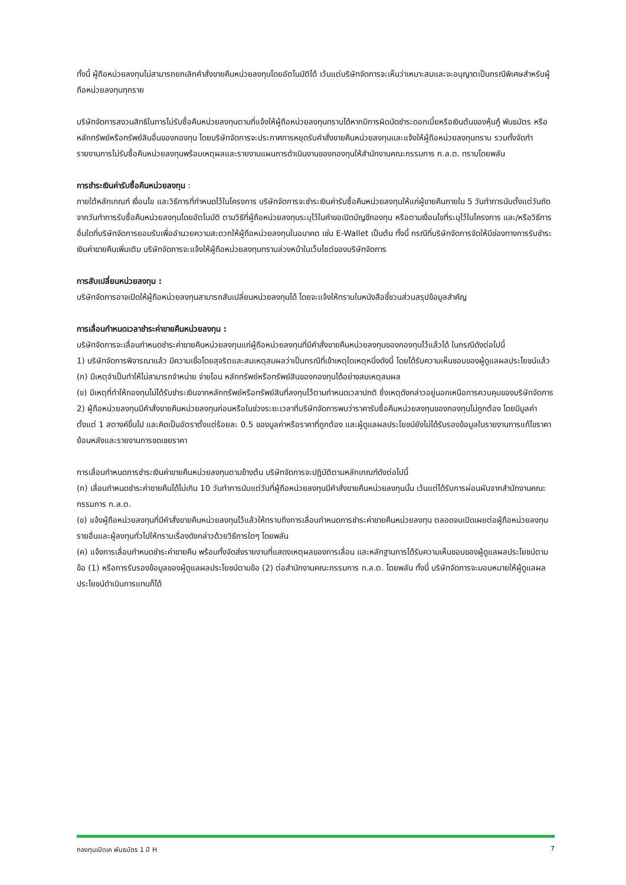ทั้งนี้ ผู้ถือหน่วยลงทุนไม่สามารถยกเลิกคำสั่งขายคืนหน่วยลงทุนโดยอัตโนมัติได้ เว้นแต่บริษัทจัดการจะเห็นว่าเหมาะสมและจะอนุญาตเป็นกรณีพิเศษสำหรับผู้ถือหน่วยลงทุนทุกราย
บริษัทจัดการสงวนสิทธิในการไม่รับซื้อคืนหน่วยลงทุนตามที่แจ้งให้ผู้ถือหน่วยลงทุนทราบได้หากมีการผิดนัดชำระดอกเบี้ยหรือเงินต้นของหุ้นกู้ พันธบัตร หรือหลักทรัพย์หรือทรัพย์สินอื่นของกองทุน โดยบริษัทจัดการจะประกาศการหยุดรับคำสั่งขายคืนหน่วยลงทุนและแจ้งให้ผู้ถือหน่วยลงทุนทราบ รวมทั้งจัดทำรายงานการไม่รับซื้อคืนหน่วยลงทุนพร้อมเหตุผลและรายงานแผนการดำเนินงานของกองทุนให้สำนักงานคณะกรรมการ ก.ล.ต. ทราบโดยพลัน
การชำระเงินค่ารับซื้อคืนหน่วยลงทุน :
ภายใต้หลักเกณฑ์ เงื่อนไข และวิธีการที่กำหนดไว้ในโครงการ บริษัทจัดการจะชำระเงินค่ารับซื้อคืนหน่วยลงทุนให้แก่ผู้ขายคืนภายใน 5 วันทำการนับตั้งแต่วันถัดจากวันทำการรับซื้อคืนหน่วยลงทุนโดยอัตโนมัติ ตามวิธีที่ผู้ถือหน่วยลงทุนระบุไว้ในคำขอเปิดบัญชีกองทุน หรือตามเงื่อนไขที่ระบุไว้ในโครงการ และ/หรือวิธีการอื่นใดที่บริษัทจัดการยอมรับเพื่ออำนวยความสะดวกให้ผู้ถือหน่วยลงทุนในอนาคต เช่น E-Wallet เป็นต้น ทั้งนี้ กรณีที่บริษัทจัดการจัดให้มีช่องทางการรับชำระเงินค่าขายคืนเพิ่มเติม บริษัทจัดการจะแจ้งให้ผู้ถือหน่วยลงทุนทราบล่วงหน้าในเว็บไซต์ของบริษัทจัดการ
การสับเปลี่ยนหน่วยลงทุน :
บริษัทจัดการอาจเปิดให้ผู้ถือหน่วยลงทุนสามารถสับเปลี่ยนหน่วยลงทุนได้ โดยจะแจ้งให้ทราบในหนังสือชี้ชวนส่วนสรุปข้อมูลสำคัญ
การเลื่อนกำหนดเวลาชำระค่าขายคืนหน่วยลงทุน :
บริษัทจัดการจะเลื่อนกำหนดชำระค่าขายคืนหน่วยลงทุนแก่ผู้ถือหน่วยลงทุนที่มีคำสั่งขายคืนหน่วยลงทุนของกองทุนไว้แล้วได้ ในกรณีดังต่อไปนี้
1) บริษัทจัดการพิจารณาแล้ว มีความเชื่อโดยสุจริตและสมเหตุสมผลว่าเป็นกรณีที่เข้าเหตุใดเหตุหนึ่งดังนี้ โดยได้รับความเห็นชอบของผู้ดูแลผลประโยชน์แล้ว
(ก) มีเหตุจำเป็นทำให้ไม่สามารถจำหน่าย จ่ายโอน หลักทรัพย์หรือทรัพย์สินของกองทุนได้อย่างสมเหตุสมผล
(ข) มีเหตุที่ทำให้กองทุนไม่ได้รับชำระเงินจากหลักทรัพย์หรือทรัพย์สินที่ลงทุนไว้ตามกำหนดเวลาปกติ ซึ่งเหตุดังกล่าวอยู่นอกเหนือการควบคุมของบริษัทจัดการ
2) ผู้ถือหน่วยลงทุนมีคำสั่งขายคืนหน่วยลงทุนก่อนหรือในช่วงระยะเวลาที่บริษัทจัดการพบว่าราคารับซื้อคืนหน่วยลงทุนของกองทุนไม่ถูกต้อง โดยมีมูลค่าตั้งแต่ 1 สตางค์ขึ้นไป และคิดเป็นอัตราตั้งแต่ร้อยละ 0.5 ของมูลค่าหรือราคาที่ถูกต้อง และผู้ดูแลผลประโยชน์ยังไม่ได้รับรองข้อมูลในรายงานการแก้ไขราคาย้อนหลังและรายงานการชดเชยราคา
การเลื่อนกำหนดการชำระเงินค่าขายคืนหน่วยลงทุนตามข้างต้น บริษัทจัดการจะปฏิบัติตามหลักเกณฑ์ดังต่อไปนี้
(ก) เลื่อนกำหนดชำระค่าขายคืนได้ไม่เกิน 10 วันทำการนับแต่วันที่ผู้ถือหน่วยลงทุนมีคำสั่งขายคืนหน่วยลงทุนนั้น เว้นแต่ได้รับการผ่อนผันจากสำนักงานคณะกรรมการ ก.ล.ต.
(ข) แจ้งผู้ถือหน่วยลงทุนที่มีคำสั่งขายคืนหน่วยลงทุนไว้แล้วให้ทราบถึงการเลื่อนกำหนดการชำระค่าขายคืนหน่วยลงทุน ตลอดจนเปิดเผยต่อผู้ถือหน่วยลงทุนรายอื่นและผู้ลงทุนทั่วไปให้ทราบเรื่องดังกล่าวด้วยวิธีการใดๆ โดยพลัน
(ค) แจ้งการเลื่อนกำหนดชำระค่าขายคืน พร้อมทั้งจัดส่งรายงานที่แสดงเหตุผลของการเลื่อน และหลักฐานการได้รับความเห็นชอบของผู้ดูแลผลประโยชน์ตามข้อ (1) หรือการรับรองข้อมูลของผู้ดูแลผลประโยชน์ตามข้อ (2) ต่อสำนักงานคณะกรรมการ ก.ล.ต. โดยพลัน ทั้งนี้ บริษัทจัดการจะมอบหมายให้ผู้ดูแลผลประโยชน์ดำเนินการแทนก็ได้
กองทุนเปิดเค พันธบัตร 1 ปี H 7